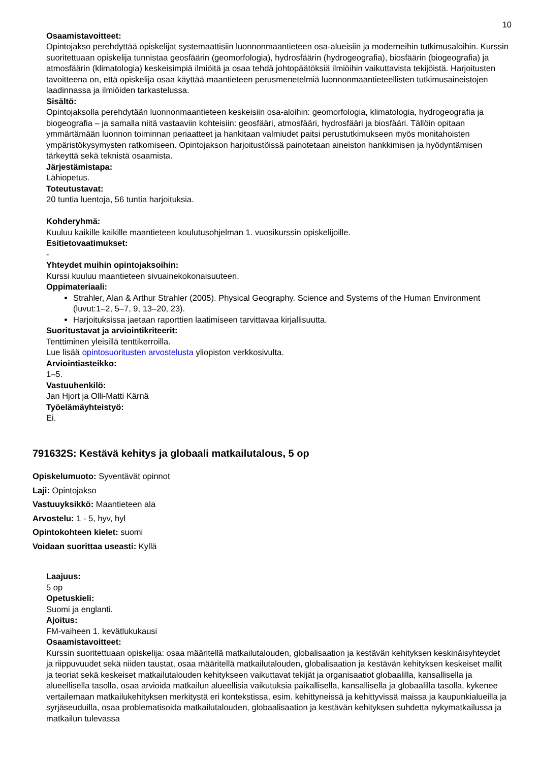10
Osaamistavoitteet:
Opintojakso perehdyttää opiskelijat systemaattisiin luonnonmaantieteen osa-alueisiin ja moderneihin tutkimusaloihin. Kurssin suoritettuaan opiskelija tunnistaa geosfäärin (geomorfologia), hydrosfäärin (hydrogeografia), biosfäärin (biogeografia) ja atmosfäärin (klimatologia) keskeisimpiä ilmiöitä ja osaa tehdä johtopäätöksiä ilmiöihin vaikuttavista tekijöistä. Harjoitusten tavoitteena on, että opiskelija osaa käyttää maantieteen perusmenetelmiä luonnonmaantieteellisten tutkimusaineistojen laadinnassa ja ilmiöiden tarkastelussa.
Sisältö:
Opintojaksolla perehdytään luonnonmaantieteen keskeisiin osa-aloihin: geomorfologia, klimatologia, hydrogeografia ja biogeografia – ja samalla niitä vastaaviin kohteisiin: geosfääri, atmosfääri, hydrosfääri ja biosfääri. Tällöin opitaan ymmärtämään luonnon toiminnan periaatteet ja hankitaan valmiudet paitsi perustutkimukseen myös monitahoisten ympäristökysymysten ratkomiseen. Opintojakson harjoitustöissä painotetaan aineiston hankkimisen ja hyödyntämisen tärkeyttä sekä teknistä osaamista.
Järjestämistapa:
Lähiopetus.
Toteutustavat:
20 tuntia luentoja, 56 tuntia harjoituksia.
Kohderyhmä:
Kuuluu kaikille kaikille maantieteen koulutusohjelman 1. vuosikurssin opiskelijoille.
Esitietovaatimukset:
-
Yhteydet muihin opintojaksoihin:
Kurssi kuuluu maantieteen sivuainekokonaisuuteen.
Oppimateriaali:
Strahler, Alan & Arthur Strahler (2005). Physical Geography. Science and Systems of the Human Environment (luvut:1–2, 5–7, 9, 13–20, 23).
Harjoituksissa jaetaan raporttien laatimiseen tarvittavaa kirjallisuutta.
Suoritustavat ja arviointikriteerit:
Tenttiminen yleisillä tenttikerroilla.
Lue lisää opintosuoritusten arvostelusta yliopiston verkkosivulta.
Arviointiasteikko:
1–5.
Vastuuhenkilö:
Jan Hjort ja Olli-Matti Kärnä
Työelämäyhteistyö:
Ei.
791632S: Kestävä kehitys ja globaali matkailutalous, 5 op
Opiskelumuoto: Syventävät opinnot
Laji: Opintojakso
Vastuuyksikkö: Maantieteen ala
Arvostelu: 1 - 5, hyv, hyl
Opintokohteen kielet: suomi
Voidaan suorittaa useasti: Kyllä
Laajuus:
5 op
Opetuskieli:
Suomi ja englanti.
Ajoitus:
FM-vaiheen 1. kevätlukukausi
Osaamistavoitteet:
Kurssin suoritettuaan opiskelija: osaa määritellä matkailutalouden, globalisaation ja kestävän kehityksen keskinäisyhteydet ja riippuvuudet sekä niiden taustat, osaa määritellä matkailutalouden, globalisaation ja kestävän kehityksen keskeiset mallit ja teoriat sekä keskeiset matkailutalouden kehitykseen vaikuttavat tekijät ja organisaatiot globaalilla, kansallisella ja alueellisella tasolla, osaa arvioida matkailun alueellisia vaikutuksia paikallisella, kansallisella ja globaalilla tasolla, kykenee vertailemaan matkailukehityksen merkitystä eri kontekstissa, esim. kehittyneissä ja kehittyvissä maissa ja kaupunkialueilla ja syrjäseuduilla, osaa problematisoida matkailutalouden, globaalisaation ja kestävän kehityksen suhdetta nykymatkailussa ja matkailun tulevassa